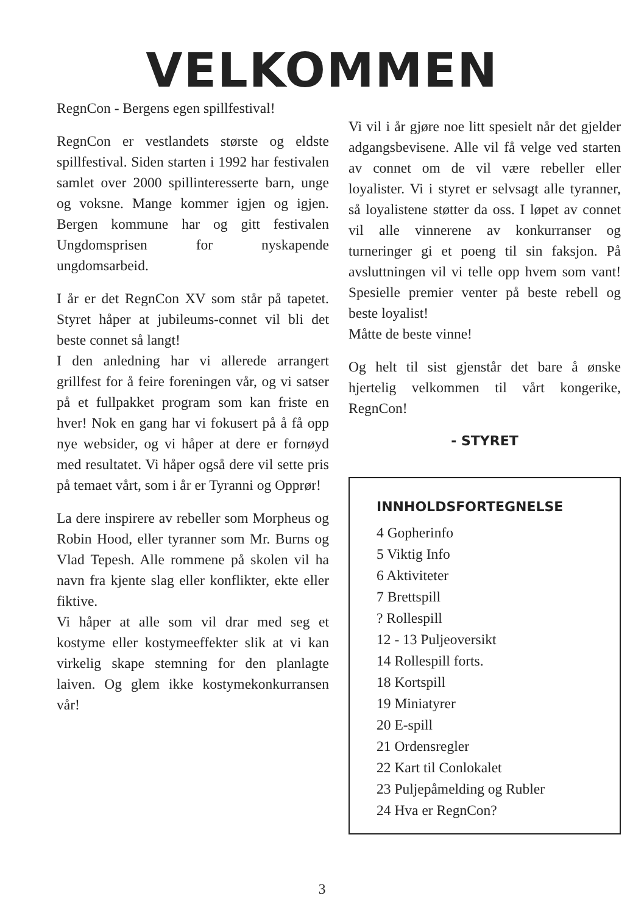VELKOMMEN
RegnCon - Bergens egen spillfestival!
RegnCon er vestlandets største og eldste spillfestival. Siden starten i 1992 har festivalen samlet over 2000 spillinteresserte barn, unge og voksne. Mange kommer igjen og igjen. Bergen kommune har og gitt festivalen Ungdomsprisen for nyskapende ungdomsarbeid.
I år er det RegnCon XV som står på tapetet. Styret håper at jubileums-connet vil bli det beste connet så langt!
I den anledning har vi allerede arrangert grillfest for å feire foreningen vår, og vi satser på et fullpakket program som kan friste en hver! Nok en gang har vi fokusert på å få opp nye websider, og vi håper at dere er fornøyd med resultatet. Vi håper også dere vil sette pris på temaet vårt, som i år er Tyranni og Opprør!
La dere inspirere av rebeller som Morpheus og Robin Hood, eller tyranner som Mr. Burns og Vlad Tepesh. Alle rommene på skolen vil ha navn fra kjente slag eller konflikter, ekte eller fiktive.
Vi håper at alle som vil drar med seg et kostyme eller kostymeeffekter slik at vi kan virkelig skape stemning for den planlagte laiven. Og glem ikke kostymekonkurransen vår!
Vi vil i år gjøre noe litt spesielt når det gjelder adgangsbevisene. Alle vil få velge ved starten av connet om de vil være rebeller eller loyalister. Vi i styret er selvsagt alle tyranner, så loyalistene støtter da oss. I løpet av connet vil alle vinnerene av konkurranser og turneringer gi et poeng til sin faksjon. På avsluttningen vil vi telle opp hvem som vant! Spesielle premier venter på beste rebell og beste loyalist!
Måtte de beste vinne!
Og helt til sist gjenstår det bare å ønske hjertelig velkommen til vårt kongerike, RegnCon!
- STYRET
INNHOLDSFORTEGNELSE
4 Gopherinfo
5 Viktig Info
6 Aktiviteter
7 Brettspill
? Rollespill
12 - 13 Puljeoversikt
14 Rollespill forts.
18 Kortspill
19 Miniatyrer
20 E-spill
21 Ordensregler
22 Kart til Conlokalet
23 Puljepåmelding og Rubler
24 Hva er RegnCon?
3